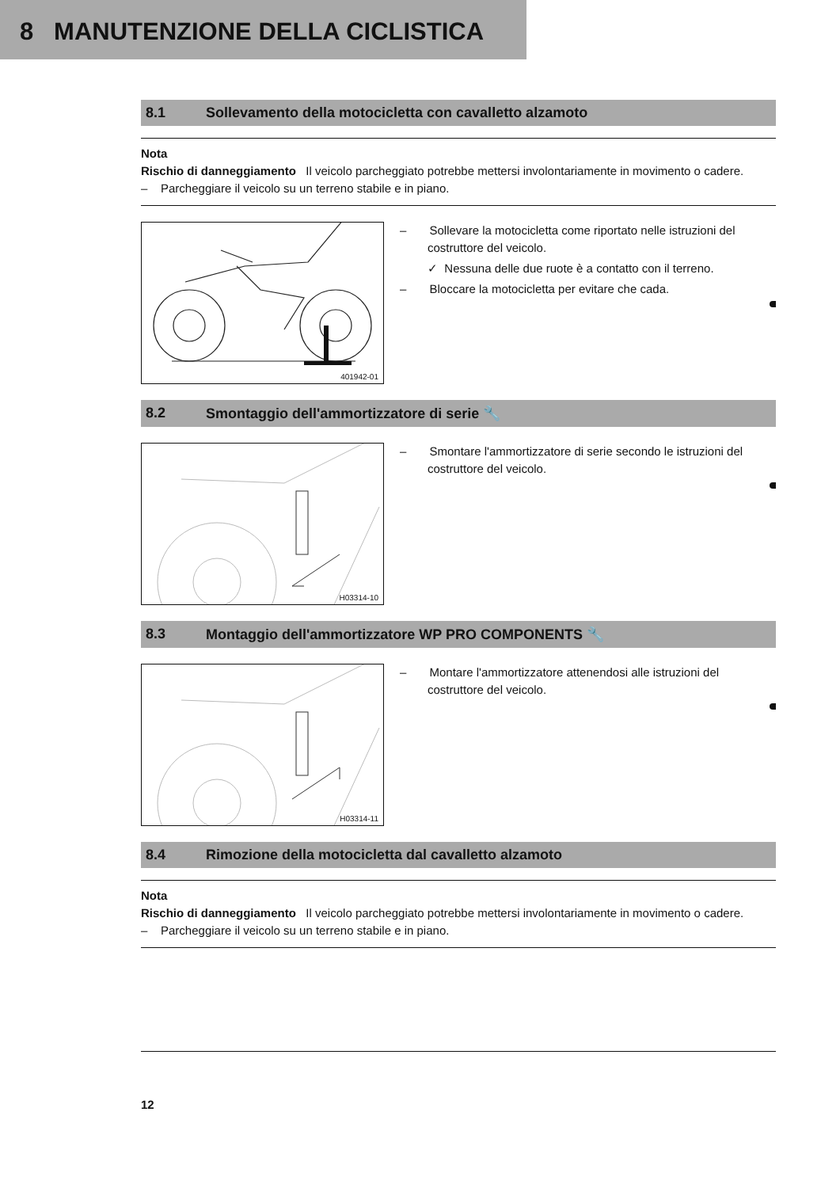8 MANUTENZIONE DELLA CICLISTICA
8.1 Sollevamento della motocicletta con cavalletto alzamoto
Nota
Rischio di danneggiamento Il veicolo parcheggiato potrebbe mettersi involontariamente in movimento o cadere.
– Parcheggiare il veicolo su un terreno stabile e in piano.
401942-01
– Sollevare la motocicletta come riportato nelle istruzioni del costruttore del veicolo.
✓ Nessuna delle due ruote è a contatto con il terreno.
– Bloccare la motocicletta per evitare che cada.
8.2 Smontaggio dell'ammortizzatore di serie 🔧
H03314-10
– Smontare l'ammortizzatore di serie secondo le istruzioni del costruttore del veicolo.
8.3 Montaggio dell'ammortizzatore WP PRO COMPONENTS 🔧
H03314-11
– Montare l'ammortizzatore attenendosi alle istruzioni del costruttore del veicolo.
8.4 Rimozione della motocicletta dal cavalletto alzamoto
Nota
Rischio di danneggiamento Il veicolo parcheggiato potrebbe mettersi involontariamente in movimento o cadere.
– Parcheggiare il veicolo su un terreno stabile e in piano.
12